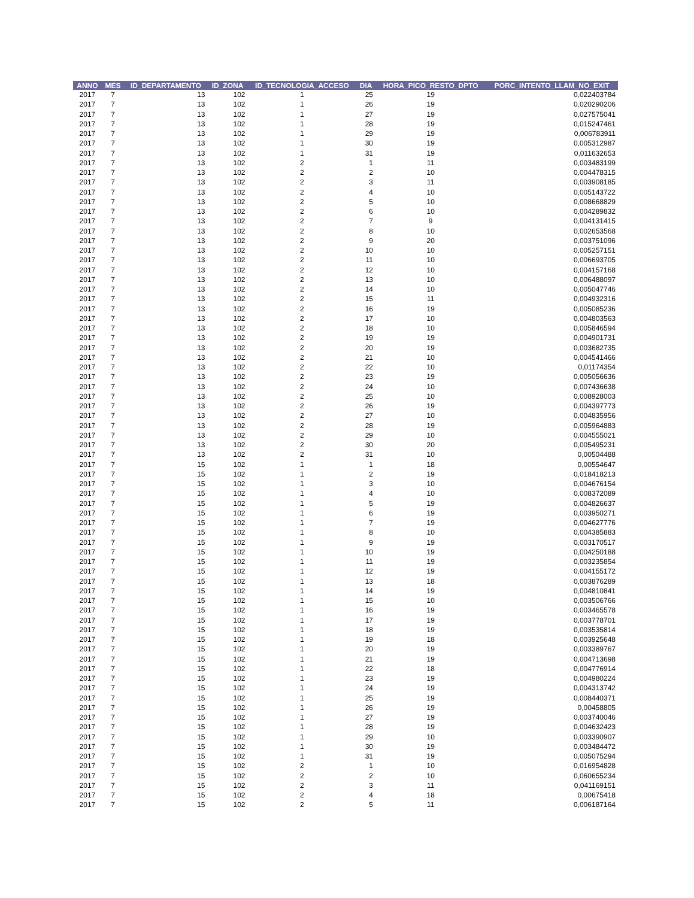| ANNO | MES | ID_DEPARTAMENTO | ID_ZONA | ID_TECNOLOGIA_ACCESO | DIA | HORA_PICO_RESTO_DPTO | PORC_INTENTO_LLAM_NO_EXIT |
| --- | --- | --- | --- | --- | --- | --- | --- |
| 2017 | 7 | 13 | 102 | 1 | 25 | 19 | 0,022403784 |
| 2017 | 7 | 13 | 102 | 1 | 26 | 19 | 0,020290206 |
| 2017 | 7 | 13 | 102 | 1 | 27 | 19 | 0,027575041 |
| 2017 | 7 | 13 | 102 | 1 | 28 | 19 | 0,015247461 |
| 2017 | 7 | 13 | 102 | 1 | 29 | 19 | 0,006783911 |
| 2017 | 7 | 13 | 102 | 1 | 30 | 19 | 0,005312987 |
| 2017 | 7 | 13 | 102 | 1 | 31 | 19 | 0,011632653 |
| 2017 | 7 | 13 | 102 | 2 | 1 | 11 | 0,003483199 |
| 2017 | 7 | 13 | 102 | 2 | 2 | 10 | 0,004478315 |
| 2017 | 7 | 13 | 102 | 2 | 3 | 11 | 0,003908185 |
| 2017 | 7 | 13 | 102 | 2 | 4 | 10 | 0,005143722 |
| 2017 | 7 | 13 | 102 | 2 | 5 | 10 | 0,008668829 |
| 2017 | 7 | 13 | 102 | 2 | 6 | 10 | 0,004289832 |
| 2017 | 7 | 13 | 102 | 2 | 7 | 9 | 0,004131415 |
| 2017 | 7 | 13 | 102 | 2 | 8 | 10 | 0,002653568 |
| 2017 | 7 | 13 | 102 | 2 | 9 | 20 | 0,003751096 |
| 2017 | 7 | 13 | 102 | 2 | 10 | 10 | 0,005257151 |
| 2017 | 7 | 13 | 102 | 2 | 11 | 10 | 0,006693705 |
| 2017 | 7 | 13 | 102 | 2 | 12 | 10 | 0,004157168 |
| 2017 | 7 | 13 | 102 | 2 | 13 | 10 | 0,006488097 |
| 2017 | 7 | 13 | 102 | 2 | 14 | 10 | 0,005047746 |
| 2017 | 7 | 13 | 102 | 2 | 15 | 11 | 0,004932316 |
| 2017 | 7 | 13 | 102 | 2 | 16 | 19 | 0,005085236 |
| 2017 | 7 | 13 | 102 | 2 | 17 | 10 | 0,004803563 |
| 2017 | 7 | 13 | 102 | 2 | 18 | 10 | 0,005846594 |
| 2017 | 7 | 13 | 102 | 2 | 19 | 19 | 0,004901731 |
| 2017 | 7 | 13 | 102 | 2 | 20 | 19 | 0,003682735 |
| 2017 | 7 | 13 | 102 | 2 | 21 | 10 | 0,004541466 |
| 2017 | 7 | 13 | 102 | 2 | 22 | 10 | 0,01174354 |
| 2017 | 7 | 13 | 102 | 2 | 23 | 19 | 0,005056636 |
| 2017 | 7 | 13 | 102 | 2 | 24 | 10 | 0,007436638 |
| 2017 | 7 | 13 | 102 | 2 | 25 | 10 | 0,008928003 |
| 2017 | 7 | 13 | 102 | 2 | 26 | 19 | 0,004397773 |
| 2017 | 7 | 13 | 102 | 2 | 27 | 10 | 0,004835956 |
| 2017 | 7 | 13 | 102 | 2 | 28 | 19 | 0,005964883 |
| 2017 | 7 | 13 | 102 | 2 | 29 | 10 | 0,004555021 |
| 2017 | 7 | 13 | 102 | 2 | 30 | 20 | 0,005495231 |
| 2017 | 7 | 13 | 102 | 2 | 31 | 10 | 0,00504488 |
| 2017 | 7 | 15 | 102 | 1 | 1 | 18 | 0,00554647 |
| 2017 | 7 | 15 | 102 | 1 | 2 | 19 | 0,018418213 |
| 2017 | 7 | 15 | 102 | 1 | 3 | 10 | 0,004676154 |
| 2017 | 7 | 15 | 102 | 1 | 4 | 10 | 0,008372089 |
| 2017 | 7 | 15 | 102 | 1 | 5 | 19 | 0,004826637 |
| 2017 | 7 | 15 | 102 | 1 | 6 | 19 | 0,003950271 |
| 2017 | 7 | 15 | 102 | 1 | 7 | 19 | 0,004627776 |
| 2017 | 7 | 15 | 102 | 1 | 8 | 10 | 0,004385883 |
| 2017 | 7 | 15 | 102 | 1 | 9 | 19 | 0,003170517 |
| 2017 | 7 | 15 | 102 | 1 | 10 | 19 | 0,004250188 |
| 2017 | 7 | 15 | 102 | 1 | 11 | 19 | 0,003235854 |
| 2017 | 7 | 15 | 102 | 1 | 12 | 19 | 0,004155172 |
| 2017 | 7 | 15 | 102 | 1 | 13 | 18 | 0,003876289 |
| 2017 | 7 | 15 | 102 | 1 | 14 | 19 | 0,004810841 |
| 2017 | 7 | 15 | 102 | 1 | 15 | 10 | 0,003506766 |
| 2017 | 7 | 15 | 102 | 1 | 16 | 19 | 0,003465578 |
| 2017 | 7 | 15 | 102 | 1 | 17 | 19 | 0,003778701 |
| 2017 | 7 | 15 | 102 | 1 | 18 | 19 | 0,003535814 |
| 2017 | 7 | 15 | 102 | 1 | 19 | 18 | 0,003925648 |
| 2017 | 7 | 15 | 102 | 1 | 20 | 19 | 0,003389767 |
| 2017 | 7 | 15 | 102 | 1 | 21 | 19 | 0,004713698 |
| 2017 | 7 | 15 | 102 | 1 | 22 | 18 | 0,004776914 |
| 2017 | 7 | 15 | 102 | 1 | 23 | 19 | 0,004980224 |
| 2017 | 7 | 15 | 102 | 1 | 24 | 19 | 0,004313742 |
| 2017 | 7 | 15 | 102 | 1 | 25 | 19 | 0,008440371 |
| 2017 | 7 | 15 | 102 | 1 | 26 | 19 | 0,00458805 |
| 2017 | 7 | 15 | 102 | 1 | 27 | 19 | 0,003740046 |
| 2017 | 7 | 15 | 102 | 1 | 28 | 19 | 0,004632423 |
| 2017 | 7 | 15 | 102 | 1 | 29 | 10 | 0,003390907 |
| 2017 | 7 | 15 | 102 | 1 | 30 | 19 | 0,003484472 |
| 2017 | 7 | 15 | 102 | 1 | 31 | 19 | 0,005075294 |
| 2017 | 7 | 15 | 102 | 2 | 1 | 10 | 0,016954828 |
| 2017 | 7 | 15 | 102 | 2 | 2 | 10 | 0,060655234 |
| 2017 | 7 | 15 | 102 | 2 | 3 | 11 | 0,041169151 |
| 2017 | 7 | 15 | 102 | 2 | 4 | 18 | 0,00675418 |
| 2017 | 7 | 15 | 102 | 2 | 5 | 11 | 0,006187164 |